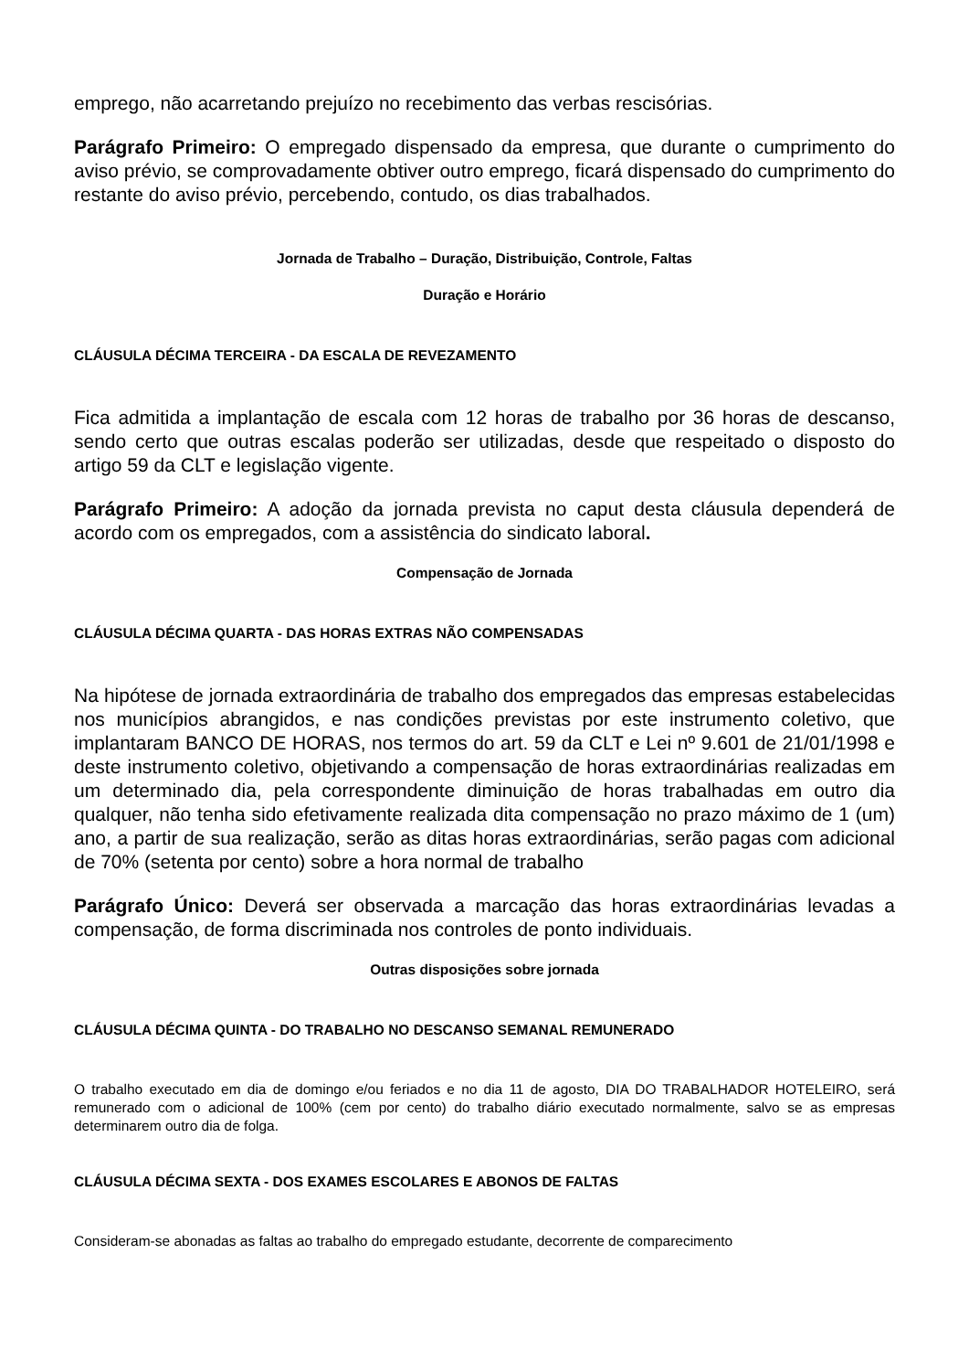emprego, não acarretando prejuízo no recebimento das verbas rescisórias.
Parágrafo Primeiro: O empregado dispensado da empresa, que durante o cumprimento do aviso prévio, se comprovadamente obtiver outro emprego, ficará dispensado do cumprimento do restante do aviso prévio, percebendo, contudo, os dias trabalhados.
Jornada de Trabalho – Duração, Distribuição, Controle, Faltas
Duração e Horário
CLÁUSULA DÉCIMA TERCEIRA - DA ESCALA DE REVEZAMENTO
Fica admitida a implantação de escala com 12 horas de trabalho por 36 horas de descanso, sendo certo que outras escalas poderão ser utilizadas, desde que respeitado o disposto do artigo 59 da CLT e legislação vigente.
Parágrafo Primeiro: A adoção da jornada prevista no caput desta cláusula dependerá de acordo com os empregados, com a assistência do sindicato laboral.
Compensação de Jornada
CLÁUSULA DÉCIMA QUARTA - DAS HORAS EXTRAS NÃO COMPENSADAS
Na hipótese de jornada extraordinária de trabalho dos empregados das empresas estabelecidas nos municípios abrangidos, e nas condições previstas por este instrumento coletivo, que implantaram BANCO DE HORAS, nos termos do art. 59 da CLT e Lei nº 9.601 de 21/01/1998 e deste instrumento coletivo, objetivando a compensação de horas extraordinárias realizadas em um determinado dia, pela correspondente diminuição de horas trabalhadas em outro dia qualquer, não tenha sido efetivamente realizada dita compensação no prazo máximo de 1 (um) ano, a partir de sua realização, serão as ditas horas extraordinárias, serão pagas com adicional de 70% (setenta por cento) sobre a hora normal de trabalho
Parágrafo Único: Deverá ser observada a marcação das horas extraordinárias levadas a compensação, de forma discriminada nos controles de ponto individuais.
Outras disposições sobre jornada
CLÁUSULA DÉCIMA QUINTA - DO TRABALHO NO DESCANSO SEMANAL REMUNERADO
O trabalho executado em dia de domingo e/ou feriados e no dia 11 de agosto, DIA DO TRABALHADOR HOTELEIRO, será remunerado com o adicional de 100% (cem por cento) do trabalho diário executado normalmente, salvo se as empresas determinarem outro dia de folga.
CLÁUSULA DÉCIMA SEXTA - DOS EXAMES ESCOLARES E ABONOS DE FALTAS
Consideram-se abonadas as faltas ao trabalho do empregado estudante, decorrente de comparecimento